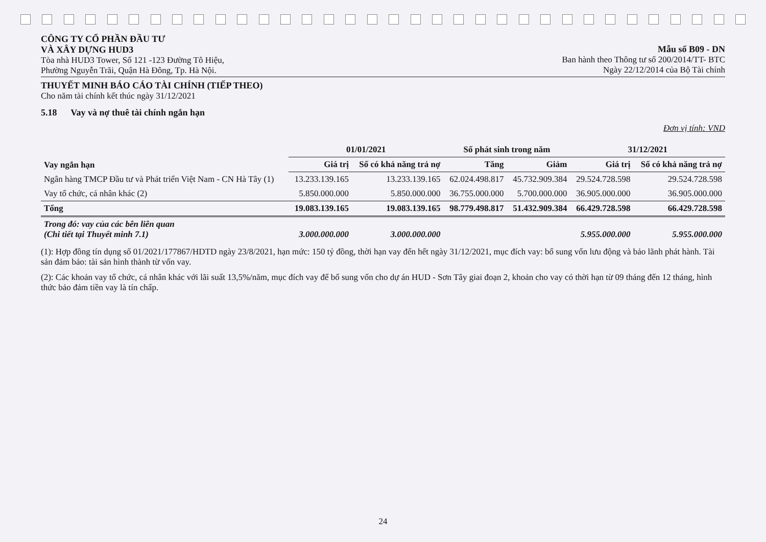CÔNG TY CỔ PHẦN ĐẦU TƯ
VÀ XÂY DỰNG HUD3
Tòa nhà HUD3 Tower, Số 121 -123 Đường Tô Hiệu,
Phường Nguyễn Trãi, Quận Hà Đông, Tp. Hà Nội.
Mẫu số B09 - DN
Ban hành theo Thông tư số 200/2014/TT- BTC
Ngày 22/12/2014 của Bộ Tài chính
THUYẾT MINH BÁO CÁO TÀI CHÍNH (TIẾP THEO)
Cho năm tài chính kết thúc ngày 31/12/2021
5.18 Vay và nợ thuê tài chính ngắn hạn
Đơn vị tính: VND
| Vay ngắn hạn | 01/01/2021 | | Số phát sinh trong năm | | 31/12/2021 | |
| --- | --- | --- | --- | --- | --- | --- |
| | Giá trị | Số có khả năng trả nợ | Tăng | Giảm | Giá trị | Số có khả năng trả nợ |
| Ngân hàng TMCP Đầu tư và Phát triển Việt Nam - CN Hà Tây (1) | 13.233.139.165 | 13.233.139.165 | 62.024.498.817 | 45.732.909.384 | 29.524.728.598 | 29.524.728.598 |
| Vay tổ chức, cá nhân khác (2) | 5.850.000.000 | 5.850.000.000 | 36.755.000.000 | 5.700.000.000 | 36.905.000.000 | 36.905.000.000 |
| Tổng | 19.083.139.165 | 19.083.139.165 | 98.779.498.817 | 51.432.909.384 | 66.429.728.598 | 66.429.728.598 |
| Trong đó: vay của các bên liên quan (Chi tiết tại Thuyết minh 7.1) | 3.000.000.000 | 3.000.000.000 | | | 5.955.000.000 | 5.955.000.000 |
(1): Hợp đồng tín dụng số 01/2021/177867/HDTD ngày 23/8/2021, hạn mức: 150 tỷ đồng, thời hạn vay đến hết ngày 31/12/2021, mục đích vay: bổ sung vốn lưu động và bảo lãnh phát hành. Tài sản đảm bảo: tài sản hình thành từ vốn vay.
(2): Các khoản vay tổ chức, cá nhân khác với lãi suất 13,5%/năm, mục đích vay để bổ sung vốn cho dự án HUD - Sơn Tây giai đoạn 2, khoản cho vay có thời hạn từ 09 tháng đến 12 tháng, hình thức bảo đảm tiền vay là tín chấp.
24